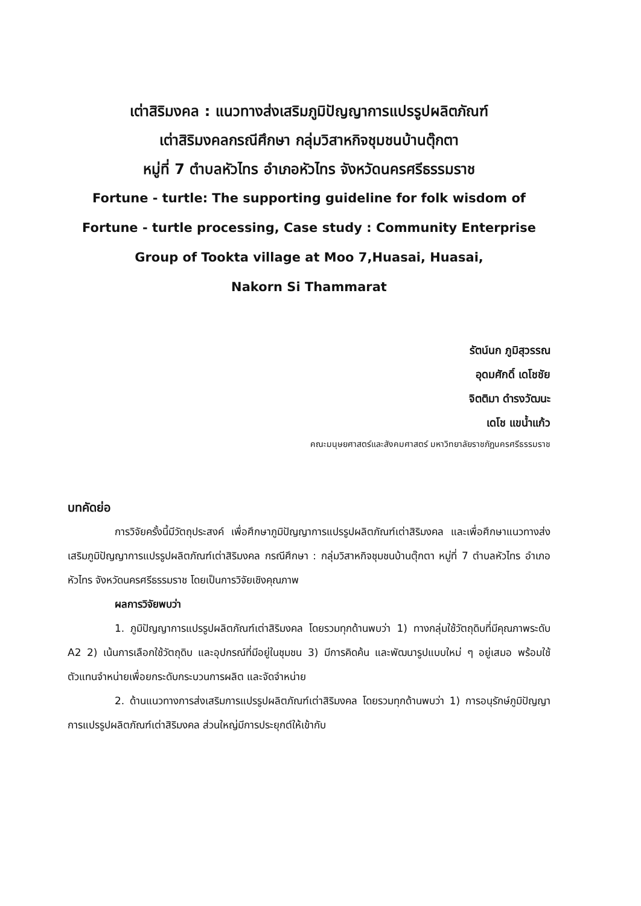เต่าสิริมงคล : แนวทางส่งเสริมภูมิปัญญาการแปรรูปผลิตภัณฑ์
เต่าสิริมงคลกรณีศึกษา กลุ่มวิสาหกิจชุมชนบ้านตุ๊กตา
หมู่ที่ 7 ตำบลหัวไทร อำเภอหัวไทร จังหวัดนครศรีธรรมราช
Fortune - turtle: The supporting guideline for folk wisdom of
Fortune - turtle processing, Case study : Community Enterprise
Group of Tookta village at Moo 7,Huasai, Huasai,
Nakorn Si Thammarat
รัตน์นก ภูมิสุวรรณ
อุดมศักดิ์ เดโชชัย
จิตติมา ดำรงวัฒนะ
เดโช แขน้ำแก้ว
คณะมนุษยศาสตร์และสังคมศาสตร์ มหาวิทยาลัยราชภัฏนครศรีธรรมราช
บทคัดย่อ
การวิจัยครั้งนี้มีวัตถุประสงค์ เพื่อศึกษาภูมิปัญญาการแปรรูปผลิตภัณฑ์เต่าสิริมงคล และเพื่อศึกษาแนวทางส่งเสริมภูมิปัญญาการแปรรูปผลิตภัณฑ์เต่าสิริมงคล กรณีศึกษา : กลุ่มวิสาหกิจชุมชนบ้านตุ๊กตา หมู่ที่ 7 ตำบลหัวไทร อำเภอหัวไทร จังหวัดนครศรีธรรมราช โดยเป็นการวิจัยเชิงคุณภาพ
ผลการวิจัยพบว่า
1. ภูมิปัญญาการแปรรูปผลิตภัณฑ์เต่าสิริมงคล โดยรวมทุกด้านพบว่า 1) ทางกลุ่มใช้วัตถุดิบที่มีคุณภาพระดับ A2 2) เน้นการเลือกใช้วัตถุดิบ และอุปกรณ์ที่มีอยู่ในชุมชน 3) มีการคิดค้น และพัฒนารูปแบบใหม่ ๆ อยู่เสมอ พร้อมใช้ตัวแทนจำหน่ายเพื่อยกระดับกระบวนการผลิต และจัดจำหน่าย
2. ด้านแนวทางการส่งเสริมการแปรรูปผลิตภัณฑ์เต่าสิริมงคล โดยรวมทุกด้านพบว่า 1) การอนุรักษ์ภูมิปัญญาการแปรรูปผลิตภัณฑ์เต่าสิริมงคล ส่วนใหญ่มีการประยุกต์ให้เข้ากับ